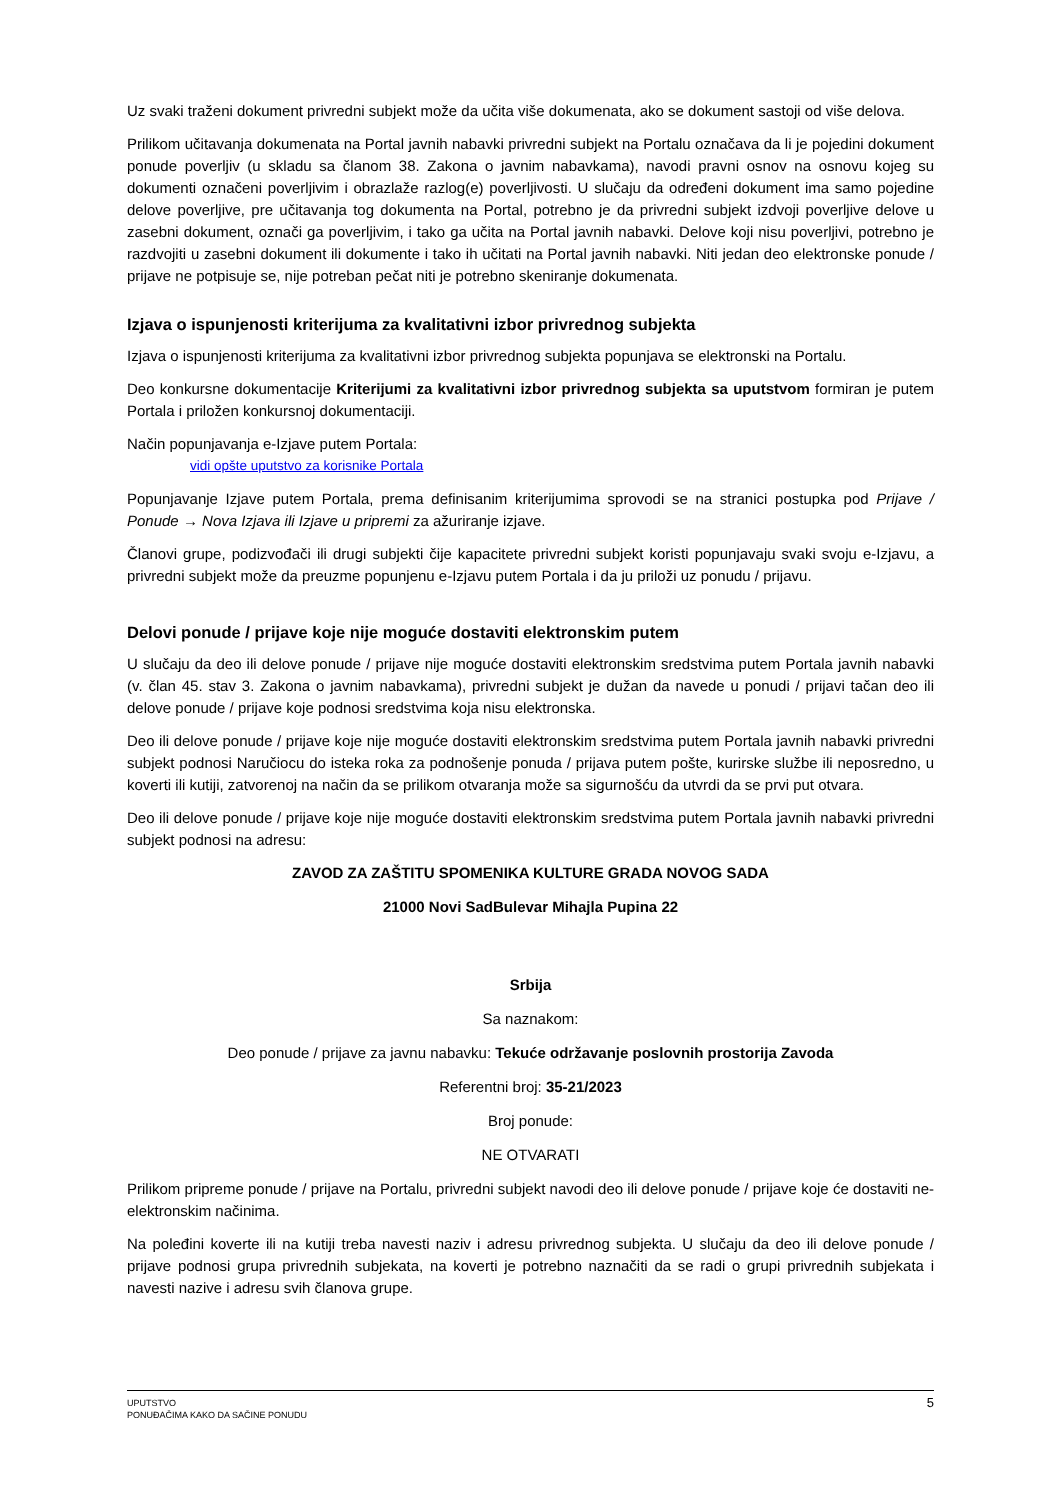Uz svaki traženi dokument privredni subjekt može da učita više dokumenata, ako se dokument sastoji od više delova.
Prilikom učitavanja dokumenata na Portal javnih nabavki privredni subjekt na Portalu označava da li je pojedini dokument ponude poverljiv (u skladu sa članom 38. Zakona o javnim nabavkama), navodi pravni osnov na osnovu kojeg su dokumenti označeni poverljivim i obrazlaže razlog(e) poverljivosti. U slučaju da određeni dokument ima samo pojedine delove poverljive, pre učitavanja tog dokumenta na Portal, potrebno je da privredni subjekt izdvoji poverljive delove u zasebni dokument, označi ga poverljivim, i tako ga učita na Portal javnih nabavki. Delove koji nisu poverljivi, potrebno je razdvojiti u zasebni dokument ili dokumente i tako ih učitati na Portal javnih nabavki. Niti jedan deo elektronske ponude / prijave ne potpisuje se, nije potreban pečat niti je potrebno skeniranje dokumenata.
Izjava o ispunjenosti kriterijuma za kvalitativni izbor privrednog subjekta
Izjava o ispunjenosti kriterijuma za kvalitativni izbor privrednog subjekta popunjava se elektronski na Portalu.
Deo konkursne dokumentacije Kriterijumi za kvalitativni izbor privrednog subjekta sa uputstvom formiran je putem Portala i priložen konkursnoj dokumentaciji.
Način popunjavanja e-Izjave putem Portala:
vidi opšte uputstvo za korisnike Portala
Popunjavanje Izjave putem Portala, prema definisanim kriterijumima sprovodi se na stranici postupka pod Prijave / Ponude → Nova Izjava ili Izjave u pripremi za ažuriranje izjave.
Članovi grupe, podizvođači ili drugi subjekti čije kapacitete privredni subjekt koristi popunjavaju svaki svoju e-Izjavu, a privredni subjekt može da preuzme popunjenu e-Izjavu putem Portala i da ju priloži uz ponudu / prijavu.
Delovi ponude / prijave koje nije moguće dostaviti elektronskim putem
U slučaju da deo ili delove ponude / prijave nije moguće dostaviti elektronskim sredstvima putem Portala javnih nabavki (v. član 45. stav 3. Zakona o javnim nabavkama), privredni subjekt je dužan da navede u ponudi / prijavi tačan deo ili delove ponude / prijave koje podnosi sredstvima koja nisu elektronska.
Deo ili delove ponude / prijave koje nije moguće dostaviti elektronskim sredstvima putem Portala javnih nabavki privredni subjekt podnosi Naručiocu do isteka roka za podnošenje ponuda / prijava putem pošte, kurirske službe ili neposredno, u koverti ili kutiji, zatvorenoj na način da se prilikom otvaranja može sa sigurnošću da utvrdi da se prvi put otvara.
Deo ili delove ponude / prijave koje nije moguće dostaviti elektronskim sredstvima putem Portala javnih nabavki privredni subjekt podnosi na adresu:
ZAVOD ZA ZAŠTITU SPOMENIKA KULTURE GRADA NOVOG SADA
21000 Novi SadBulevar Mihajla Pupina 22
Srbija
Sa naznakom:
Deo ponude / prijave za javnu nabavku: Tekuće održavanje poslovnih prostorija Zavoda
Referentni broj: 35-21/2023
Broj ponude:
NE OTVARATI
Prilikom pripreme ponude / prijave na Portalu, privredni subjekt navodi deo ili delove ponude / prijave koje će dostaviti ne-elektronskim načinima.
Na poleđini koverte ili na kutiji treba navesti naziv i adresu privrednog subjekta. U slučaju da deo ili delove ponude / prijave podnosi grupa privrednih subjekata, na koverti je potrebno naznačiti da se radi o grupi privrednih subjekata i navesti nazive i adresu svih članova grupe.
UPUTSTVO
PONUĐAČIMA KAKO DA SAČINE PONUDU
5